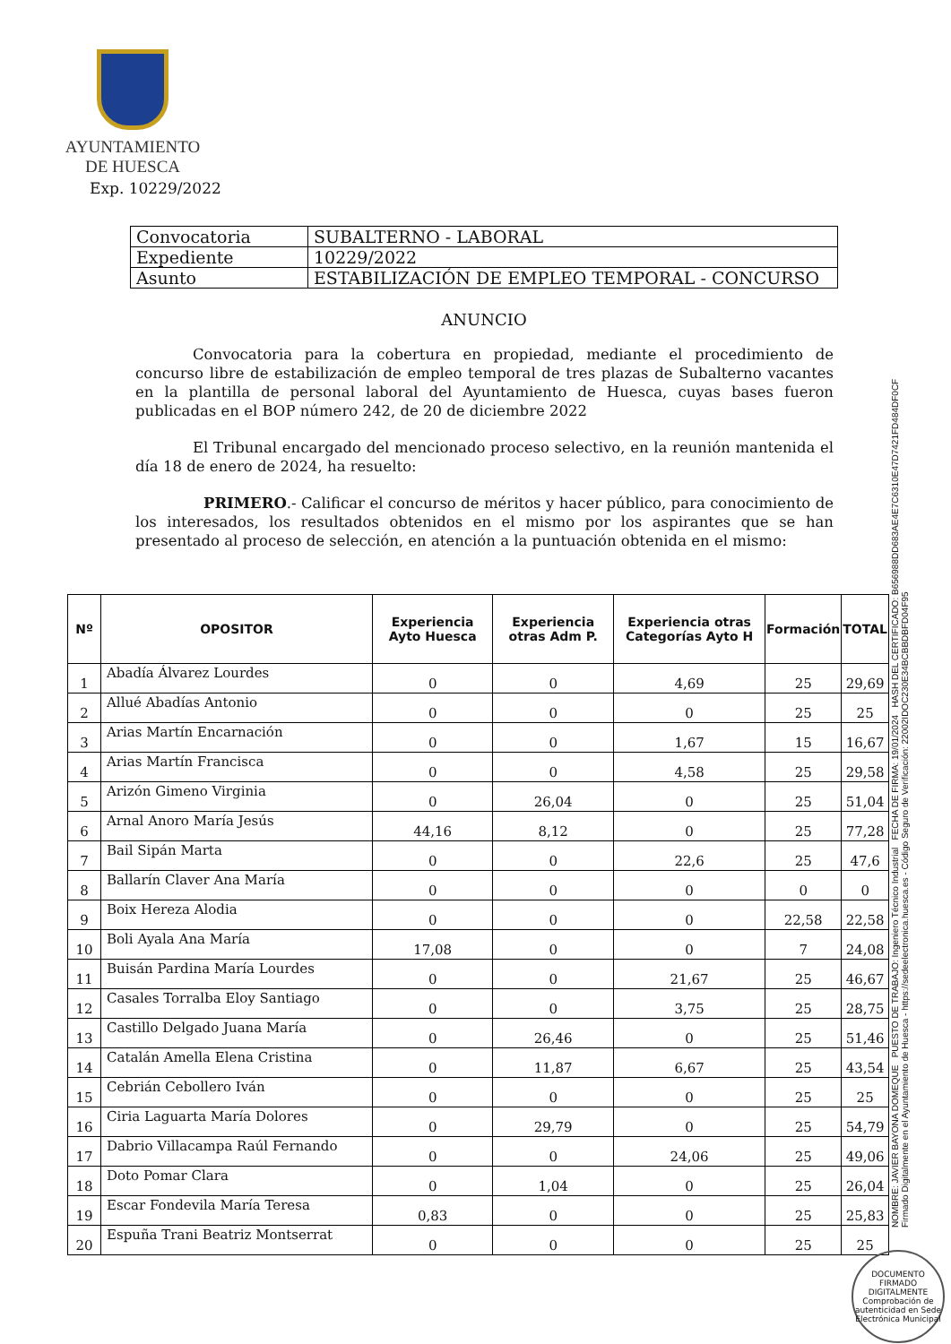AYUNTAMIENTO
DE HUESCA
Exp. 10229/2022
| Convocatoria | SUBALTERNO - LABORAL |
| Expediente | 10229/2022 |
| Asunto | ESTABILIZACIÓN DE EMPLEO TEMPORAL - CONCURSO |
ANUNCIO
Convocatoria para la cobertura en propiedad, mediante el procedimiento de concurso libre de estabilización de empleo temporal de tres plazas de Subalterno vacantes en la plantilla de personal laboral del Ayuntamiento de Huesca, cuyas bases fueron publicadas en el BOP número 242, de 20 de diciembre 2022
El Tribunal encargado del mencionado proceso selectivo, en la reunión mantenida el día 18 de enero de 2024, ha resuelto:
PRIMERO.- Calificar el concurso de méritos y hacer público, para conocimiento de los interesados, los resultados obtenidos en el mismo por los aspirantes que se han presentado al proceso de selección, en atención a la puntuación obtenida en el mismo:
| Nº | OPOSITOR | Experiencia Ayto Huesca | Experiencia otras Adm P. | Experiencia otras Categorías Ayto H | Formación | TOTAL |
| --- | --- | --- | --- | --- | --- | --- |
| 1 | Abadía Álvarez Lourdes | 0 | 0 | 4,69 | 25 | 29,69 |
| 2 | Allué Abadías Antonio | 0 | 0 | 0 | 25 | 25 |
| 3 | Arias Martín Encarnación | 0 | 0 | 1,67 | 15 | 16,67 |
| 4 | Arias Martín Francisca | 0 | 0 | 4,58 | 25 | 29,58 |
| 5 | Arizón Gimeno Virginia | 0 | 26,04 | 0 | 25 | 51,04 |
| 6 | Arnal Anoro María Jesús | 44,16 | 8,12 | 0 | 25 | 77,28 |
| 7 | Bail Sipán Marta | 0 | 0 | 22,6 | 25 | 47,6 |
| 8 | Ballarín Claver Ana María | 0 | 0 | 0 | 0 | 0 |
| 9 | Boix Hereza Alodia | 0 | 0 | 0 | 22,58 | 22,58 |
| 10 | Boli Ayala Ana María | 17,08 | 0 | 0 | 7 | 24,08 |
| 11 | Buisán Pardina María Lourdes | 0 | 0 | 21,67 | 25 | 46,67 |
| 12 | Casales Torralba Eloy Santiago | 0 | 0 | 3,75 | 25 | 28,75 |
| 13 | Castillo Delgado Juana María | 0 | 26,46 | 0 | 25 | 51,46 |
| 14 | Catalán Amella Elena Cristina | 0 | 11,87 | 6,67 | 25 | 43,54 |
| 15 | Cebrián Cebollero Iván | 0 | 0 | 0 | 25 | 25 |
| 16 | Ciria Laguarta María Dolores | 0 | 29,79 | 0 | 25 | 54,79 |
| 17 | Dabrio Villacampa Raúl Fernando | 0 | 0 | 24,06 | 25 | 49,06 |
| 18 | Doto Pomar Clara | 0 | 1,04 | 0 | 25 | 26,04 |
| 19 | Escar Fondevila María Teresa | 0,83 | 0 | 0 | 25 | 25,83 |
| 20 | Espuña Trani Beatriz Montserrat | 0 | 0 | 0 | 25 | 25 |
NOMBRE: JAVIER BAYONA DOMEQUE PUESTO DE TRABAJO: Ingeniero Técnico Industrial FECHA DE FIRMA: 19/01/2024 HASH DEL CERTIFICADO: B656988DD683AE4E7C6310E47D7421FD484DF0CF
Firmado Digitalmente en el Ayuntamiento de Huesca - https://sedeelectronica.huesca.es - Código Seguro de Verificación: 22002IDOC230E34BCBBDBFD04F95
DOCUMENTO FIRMADO DIGITALMENTE
Comprobación de autenticidad en Sede Electrónica Municipal